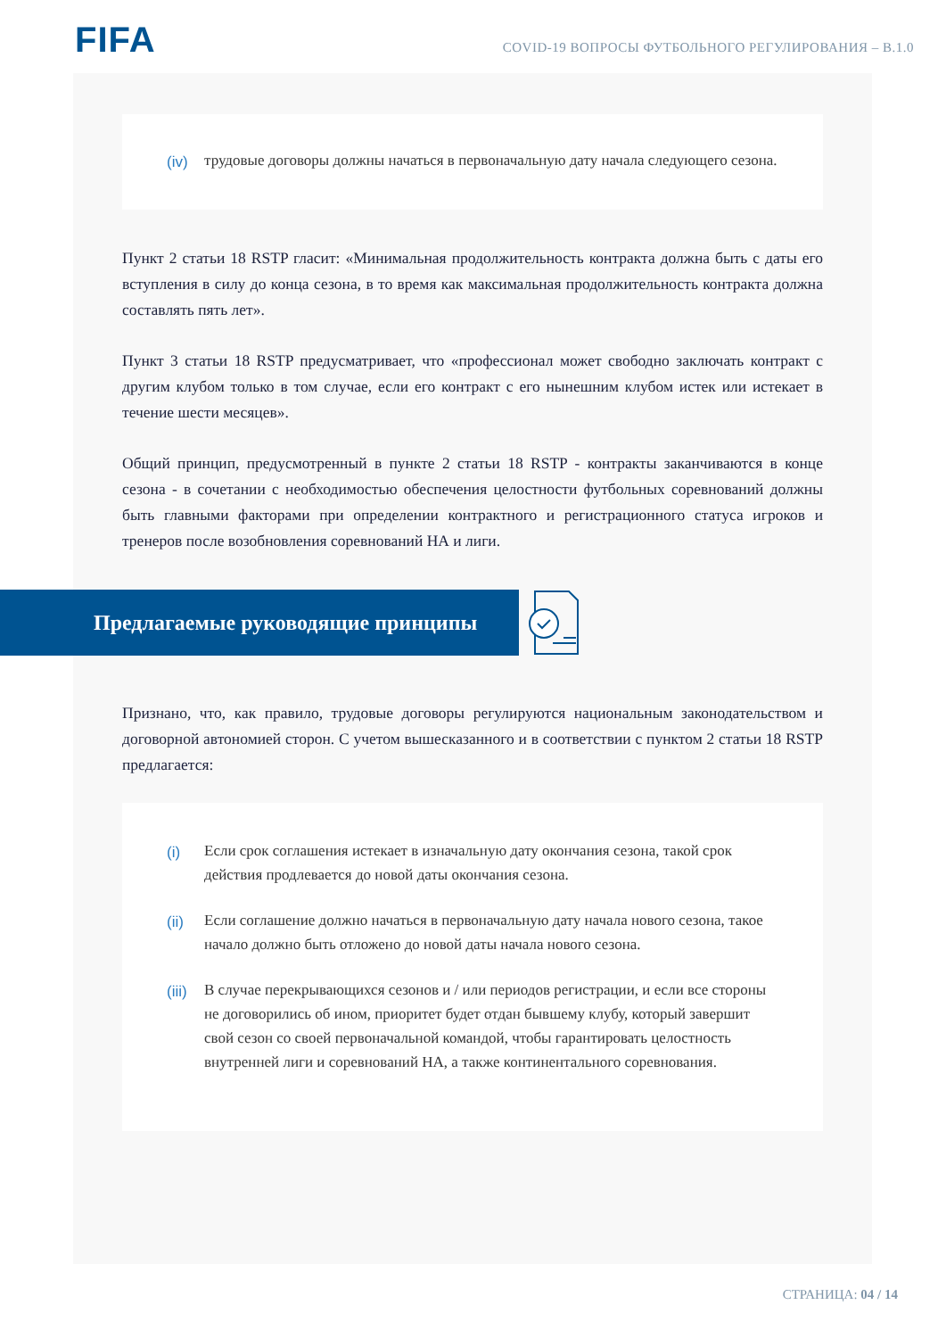FIFA
COVID-19 ВОПРОСЫ ФУТБОЛЬНОГО РЕГУЛИРОВАНИЯ – B.1.0
(iv) трудовые договоры должны начаться в первоначальную дату начала следующего сезона.
Пункт 2 статьи 18 RSTP гласит: «Минимальная продолжительность контракта должна быть с даты его вступления в силу до конца сезона, в то время как максимальная продолжительность контракта должна составлять пять лет».
Пункт 3 статьи 18 RSTP предусматривает, что «профессионал может свободно заключать контракт с другим клубом только в том случае, если его контракт с его нынешним клубом истек или истекает в течение шести месяцев».
Общий принцип, предусмотренный в пункте 2 статьи 18 RSTP - контракты заканчиваются в конце сезона - в сочетании с необходимостью обеспечения целостности футбольных соревнований должны быть главными факторами при определении контрактного и регистрационного статуса игроков и тренеров после возобновления соревнований НА и лиги.
Предлагаемые руководящие принципы
Признано, что, как правило, трудовые договоры регулируются национальным законодательством и договорной автономией сторон. С учетом вышесказанного и в соответствии с пунктом 2 статьи 18 RSTP предлагается:
(i) Если срок соглашения истекает в изначальную дату окончания сезона, такой срок действия продлевается до новой даты окончания сезона.
(ii) Если соглашение должно начаться в первоначальную дату начала нового сезона, такое начало должно быть отложено до новой даты начала нового сезона.
(iii) В случае перекрывающихся сезонов и / или периодов регистрации, и если все стороны не договорились об ином, приоритет будет отдан бывшему клубу, который завершит свой сезон со своей первоначальной командой, чтобы гарантировать целостность внутренней лиги и соревнований НА, а также континентального соревнования.
СТРАНИЦА: 04 / 14